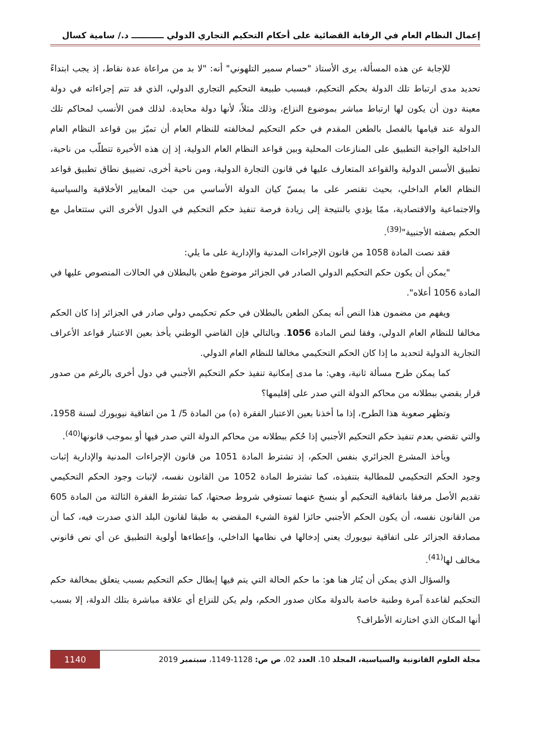إعمال النظام العام في الرقابة القضائية على أحكام التحكيم التجاري الدولي ـــــــــــ د./ سامية كسال
للإجابة عن هذه المسألة، يرى الأستاذ "حسام سمير التلهوني" أنه: "لا بد من مراعاة عدة نقاط، إذ يجب ابتداءً تحديد مدى ارتباط تلك الدولة بحكم التحكيم، فبسبب طبيعة التحكيم التجاري الدولي، الذي قد تتم إجراءاته في دولة معينة دون أن يكون لها ارتباط مباشر بموضوع النزاع، وذلك مثلاً، لأنها دولة محايدة. لذلك فمن الأنسب لمحاكم تلك الدولة عند قيامها بالفصل بالطعن المقدم في حكم التحكيم لمخالفته للنظام العام أن تميّز بين قواعد النظام العام الداخلية الواجبة التطبيق على المنازعات المحلية وبين قواعد النظام العام الدولية، إذ إن هذه الأخيرة تتطلّب من ناحية، تطبيق الأسس الدولية والقواعد المتعارف عليها في قانون التجارة الدولية، ومن ناحية أخرى، تضييق نطاق تطبيق قواعد النظام العام الداخلي، بحيث تقتصر على ما يمسّ كيان الدولة الأساسي من حيث المعايير الأخلاقية والسياسية والاجتماعية والاقتصادية، ممّا يؤدي بالنتيجة إلى زيادة فرصة تنفيذ حكم التحكيم في الدول الأخرى التي ستتعامل مع الحكم بصفته الأجنبية"<sup>(39)</sup>.
فقد نصت المادة 1058 من قانون الإجراءات المدنية والإدارية على ما يلي:
"يمكن أن يكون حكم التحكيم الدولي الصادر في الجزائر موضوع طعن بالبطلان في الحالات المنصوص عليها في المادة 1056 أعلاه".
ويفهم من مضمون هذا النص أنه يمكن الطعن بالبطلان في حكم تحكيمي دولي صادر في الجزائر إذا كان الحكم مخالفا للنظام العام الدولي، وفقا لنص المادة 1056. وبالتالي فإن القاضي الوطني يأخذ بعين الاعتبار قواعد الأعراف التجارية الدولية لتحديد ما إذا كان الحكم التحكيمي مخالفا للنظام العام الدولي.
كما يمكن طرح مسألة ثانية، وهي: ما مدى إمكانية تنفيذ حكم التحكيم الأجنبي في دول أخرى بالرغم من صدور قرار يقضي ببطلانه من محاكم الدولة التي صدر على إقليمها؟
وتظهر صعوبة هذا الطرح، إذا ما أخذنا بعين الاعتبار الفقرة (ه) من المادة 5/ 1 من اتفاقية نيويورك لسنة 1958، والتي تقضي بعدم تنفيذ حكم التحكيم الأجنبي إذا حُكم ببطلانه من محاكم الدولة التي صدر فيها أو بموجب قانونها<sup>(40)</sup>.
ويأخذ المشرع الجزائري بنفس الحكم، إذ تشترط المادة 1051 من قانون الإجراءات المدنية والإدارية إثبات وجود الحكم التحكيمي للمطالبة بتنفيذه، كما تشترط المادة 1052 من القانون نفسه، لإثبات وجود الحكم التحكيمي تقديم الأصل مرفقا باتفاقية التحكيم أو بنسخ عنهما تستوفي شروط صحتها، كما تشترط الفقرة الثالثة من المادة 605 من القانون نفسه، أن يكون الحكم الأجنبي حائزا لقوة الشيء المقضي به طبقا لقانون البلد الذي صدرت فيه، كما أن مصادقة الجزائر على اتفاقية نيويورك يعني إدخالها في نظامها الداخلي، وإعطاءها أولوية التطبيق عن أي نص قانوني مخالف لها<sup>(41)</sup>.
والسؤال الذي يمكن أن يُثار هنا هو: ما حكم الحالة التي يتم فيها إبطال حكم التحكيم بسبب يتعلق بمخالفة حكم التحكيم لقاعدة آمرة وطنية خاصة بالدولة مكان صدور الحكم، ولم يكن للنزاع أي علاقة مباشرة بتلك الدولة، إلا بسبب أنها المكان الذي اختارته الأطراف؟
مجلة العلوم القانونية والسياسية، المجلد 10، العدد 02، ص ص: 1128-1149، سبتمبر 2019 1140